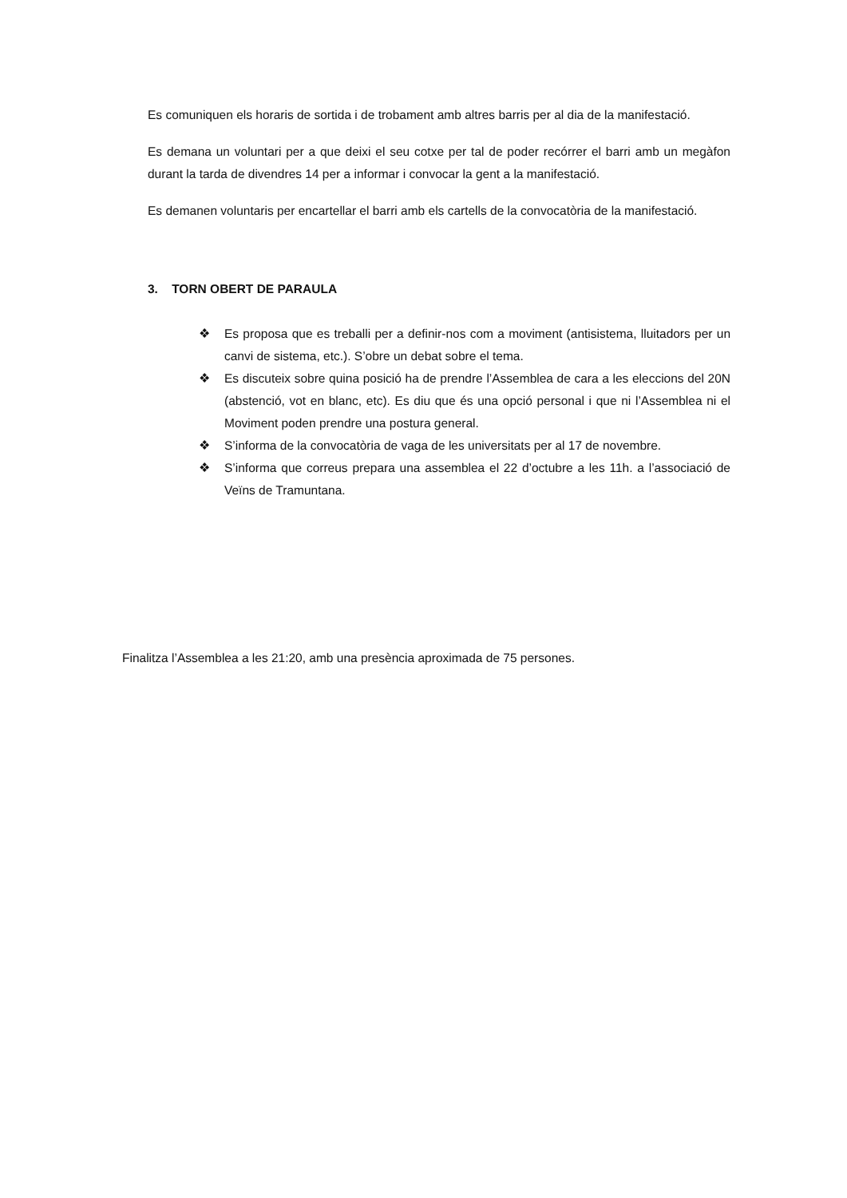Es comuniquen els horaris de sortida i de trobament amb altres barris per al dia de la manifestació.
Es demana un voluntari per a que deixi el seu cotxe per tal de poder recórrer el barri amb un megàfon durant la tarda de divendres 14 per a informar i convocar la gent a la manifestació.
Es demanen voluntaris per encartellar el barri amb els cartells de la convocatòria de la manifestació.
3. TORN OBERT DE PARAULA
❖ Es proposa que es treballi per a definir-nos com a moviment (antisistema, lluitadors per un canvi de sistema, etc.). S’obre un debat sobre el tema.
❖ Es discuteix sobre quina posició ha de prendre l’Assemblea de cara a les eleccions del 20N (abstenció, vot en blanc, etc). Es diu que és una opció personal i que ni l’Assemblea ni el Moviment poden prendre una postura general.
❖ S’informa de la convocatòria de vaga de les universitats per al 17 de novembre.
❖ S’informa que correus prepara una assemblea el 22 d’octubre a les 11h. a l’associació de Veïns de Tramuntana.
Finalitza l’Assemblea a les 21:20, amb una presència aproximada de 75 persones.